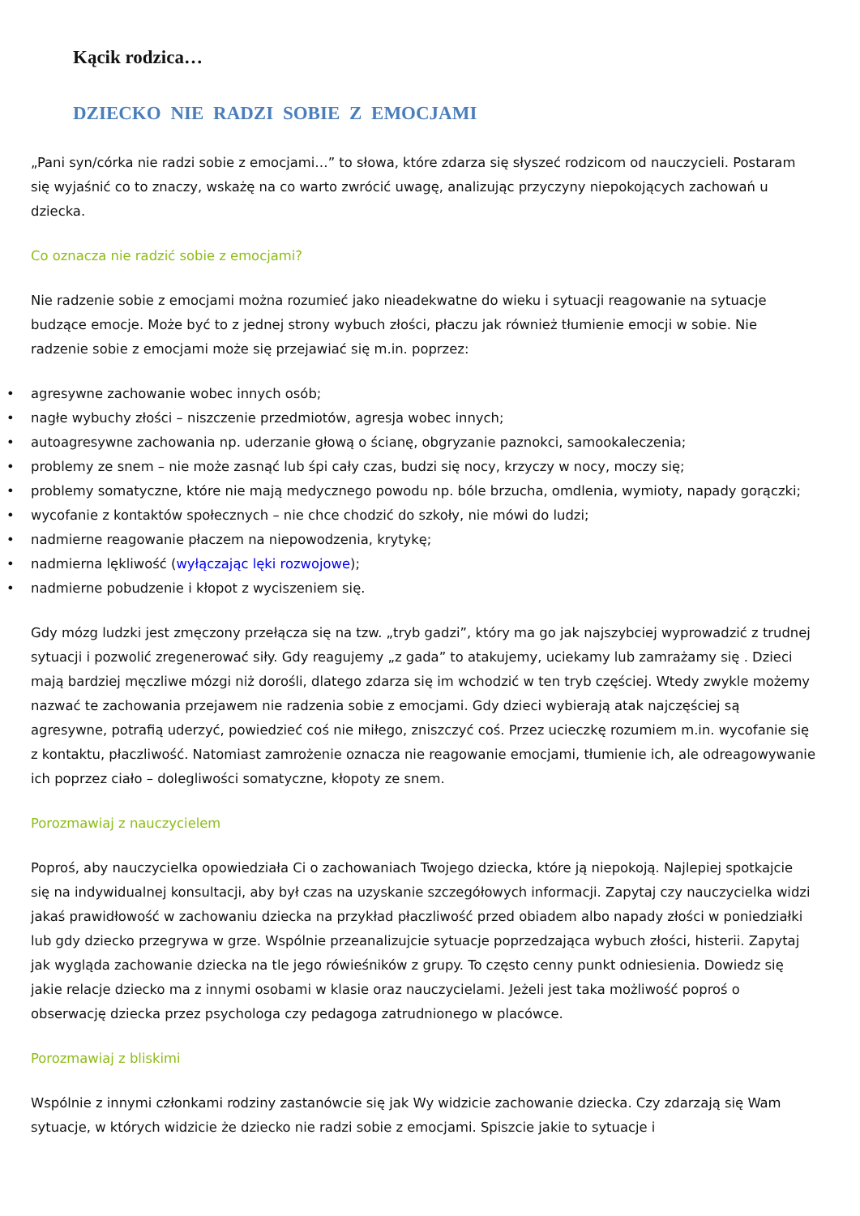Kącik rodzica…
DZIECKO NIE RADZI SOBIE Z EMOCJAMI
„Pani syn/córka nie radzi sobie z emocjami…” to słowa, które zdarza się słyszeć rodzicom od nauczycieli. Postaram się wyjaśnić co to znaczy, wskażę na co warto zwrócić uwagę, analizując przyczyny niepokojących zachowań u dziecka.
Co oznacza nie radzić sobie z emocjami?
Nie radzenie sobie z emocjami można rozumieć jako nieadekwatne do wieku i sytuacji reagowanie na sytuacje budzące emocje. Może być to z jednej strony wybuch złości, płaczu jak również tłumienie emocji w sobie. Nie radzenie sobie z emocjami może się przejawiać się m.in. poprzez:
• agresywne zachowanie wobec innych osób;
• nagłe wybuchy złości – niszczenie przedmiotów, agresja wobec innych;
• autoagresywne zachowania np. uderzanie głową o ścianę, obgryzanie paznokci, samookaleczenia;
• problemy ze snem – nie może zasnąć lub śpi cały czas, budzi się nocy, krzyczy w nocy, moczy się;
• problemy somatyczne, które nie mają medycznego powodu np. bóle brzucha, omdlenia, wymioty, napady gorączki;
• wycofanie z kontaktów społecznych – nie chce chodzić do szkoły, nie mówi do ludzi;
• nadmierne reagowanie płaczem na niepowodzenia, krytykę;
• nadmierna lękliwość (wyłączając lęki rozwojowe);
• nadmierne pobudzenie i kłopot z wyciszeniem się.
Gdy mózg ludzki jest zmęczony przełącza się na tzw. „tryb gadzi”, który ma go jak najszybciej wyprowadzić z trudnej sytuacji i pozwolić zregenerować siły. Gdy reagujemy „z gada” to atakujemy, uciekamy lub zamrażamy się . Dzieci mają bardziej męczliwe mózgi niż dorośli, dlatego zdarza się im wchodzić w ten tryb częściej. Wtedy zwykle możemy nazwać te zachowania przejawem nie radzenia sobie z emocjami. Gdy dzieci wybierają atak najczęściej są agresywne, potrafią uderzyć, powiedzieć coś nie miłego, zniszczyć coś. Przez ucieczkę rozumiem m.in. wycofanie się z kontaktu, płaczliwość. Natomiast zamrożenie oznacza nie reagowanie emocjami, tłumienie ich, ale odreagowywanie ich poprzez ciało – dolegliwości somatyczne, kłopoty ze snem.
Porozmawiaj z nauczycielem
Poproś, aby nauczycielka opowiedziała Ci o zachowaniach Twojego dziecka, które ją niepokoją. Najlepiej spotkajcie się na indywidualnej konsultacji, aby był czas na uzyskanie szczegółowych informacji. Zapytaj czy nauczycielka widzi jakaś prawidłowość w zachowaniu dziecka na przykład płaczliwość przed obiadem albo napady złości w poniedziałki lub gdy dziecko przegrywa w grze. Wspólnie przeanalizujcie sytuacje poprzedzająca wybuch złości, histerii. Zapytaj jak wygląda zachowanie dziecka na tle jego rówieśników z grupy. To często cenny punkt odniesienia. Dowiedz się jakie relacje dziecko ma z innymi osobami w klasie oraz nauczycielami. Jeżeli jest taka możliwość poproś o obserwację dziecka przez psychologa czy pedagoga zatrudnionego w placówce.
Porozmawiaj z bliskimi
Wspólnie z innymi członkami rodziny zastanówcie się jak Wy widzicie zachowanie dziecka. Czy zdarzają się Wam sytuacje, w których widzicie że dziecko nie radzi sobie z emocjami. Spiszcie jakie to sytuacje i